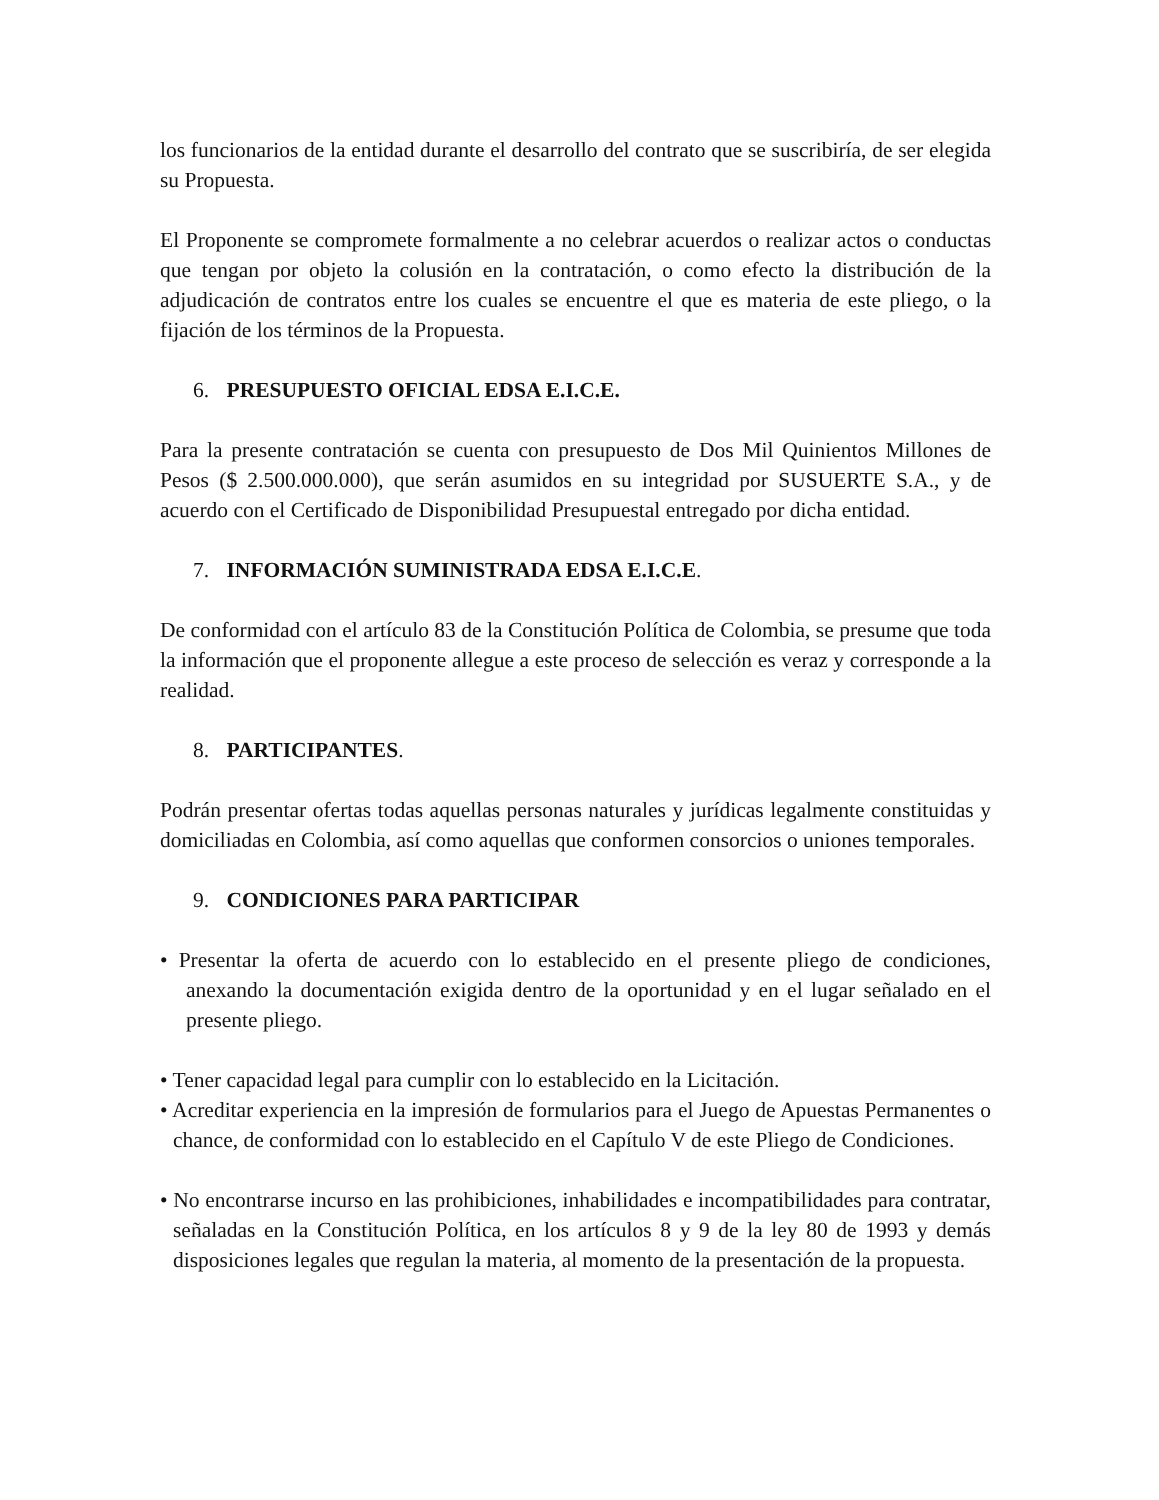los funcionarios de la entidad durante el desarrollo del contrato que se suscribiría, de ser elegida su Propuesta.
El Proponente se compromete formalmente a no celebrar acuerdos o realizar actos o conductas que tengan por objeto la colusión en la contratación, o como efecto la distribución de la adjudicación de contratos entre los cuales se encuentre el que es materia de este pliego, o la fijación de los términos de la Propuesta.
6. PRESUPUESTO OFICIAL EDSA E.I.C.E.
Para la presente contratación se cuenta con presupuesto de Dos Mil Quinientos Millones de Pesos ($ 2.500.000.000), que serán asumidos en su integridad por SUSUERTE S.A., y de acuerdo con el Certificado de Disponibilidad Presupuestal entregado por dicha entidad.
7. INFORMACIÓN SUMINISTRADA EDSA E.I.C.E.
De conformidad con el artículo 83 de la Constitución Política de Colombia, se presume que toda la información que el proponente allegue a este proceso de selección es veraz y corresponde a la realidad.
8. PARTICIPANTES.
Podrán presentar ofertas todas aquellas personas naturales y jurídicas legalmente constituidas y domiciliadas en Colombia, así como aquellas que conformen consorcios o uniones temporales.
9. CONDICIONES PARA PARTICIPAR
• Presentar la oferta de acuerdo con lo establecido en el presente pliego de condiciones, anexando la documentación exigida dentro de la oportunidad y en el lugar señalado en el presente pliego.
• Tener capacidad legal para cumplir con lo establecido en la Licitación.
• Acreditar experiencia en la impresión de formularios para el Juego de Apuestas Permanentes o chance, de conformidad con lo establecido en el Capítulo V de este Pliego de Condiciones.
• No encontrarse incurso en las prohibiciones, inhabilidades e incompatibilidades para contratar, señaladas en la Constitución Política, en los artículos 8 y 9 de la ley 80 de 1993 y demás disposiciones legales que regulan la materia, al momento de la presentación de la propuesta.